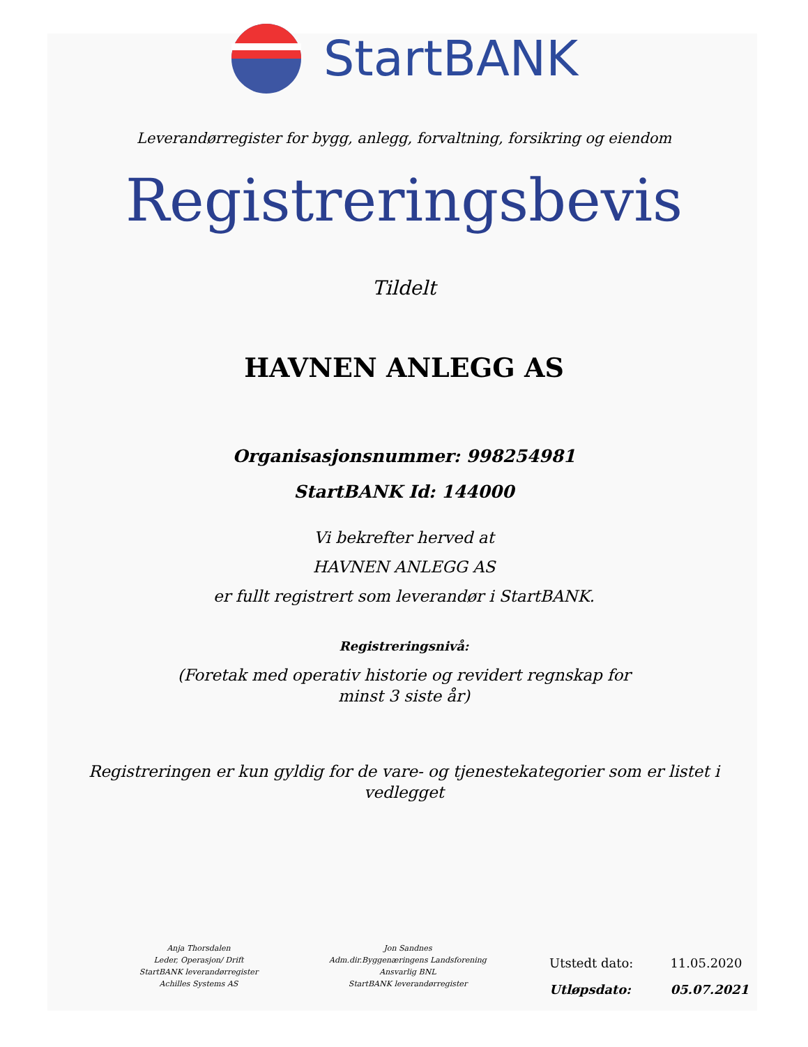StartBANK
Leverandørregister for bygg, anlegg, forvaltning, forsikring og eiendom
Registreringsbevis
Tildelt
HAVNEN ANLEGG AS
Organisasjonsnummer: 998254981
StartBANK Id: 144000
Vi bekrefter herved at
HAVNEN ANLEGG AS
er fullt registrert som leverandør i StartBANK.
Registreringsnivå:
(Foretak med operativ historie og revidert regnskap for
minst 3 siste år)
Registreringen er kun gyldig for de vare- og tjenestekategorier som er listet i vedlegget
Anja Thorsdalen
Leder, Operasjon/ Drift
StartBANK leverandørregister
Achilles Systems AS
Jon Sandnes
Adm.dir.Byggenæringens Landsforening
Ansvarlig BNL
StartBANK leverandørregister
| Utstedt dato: | 11.05.2020 |
| Utløpsdato: | 05.07.2021 |